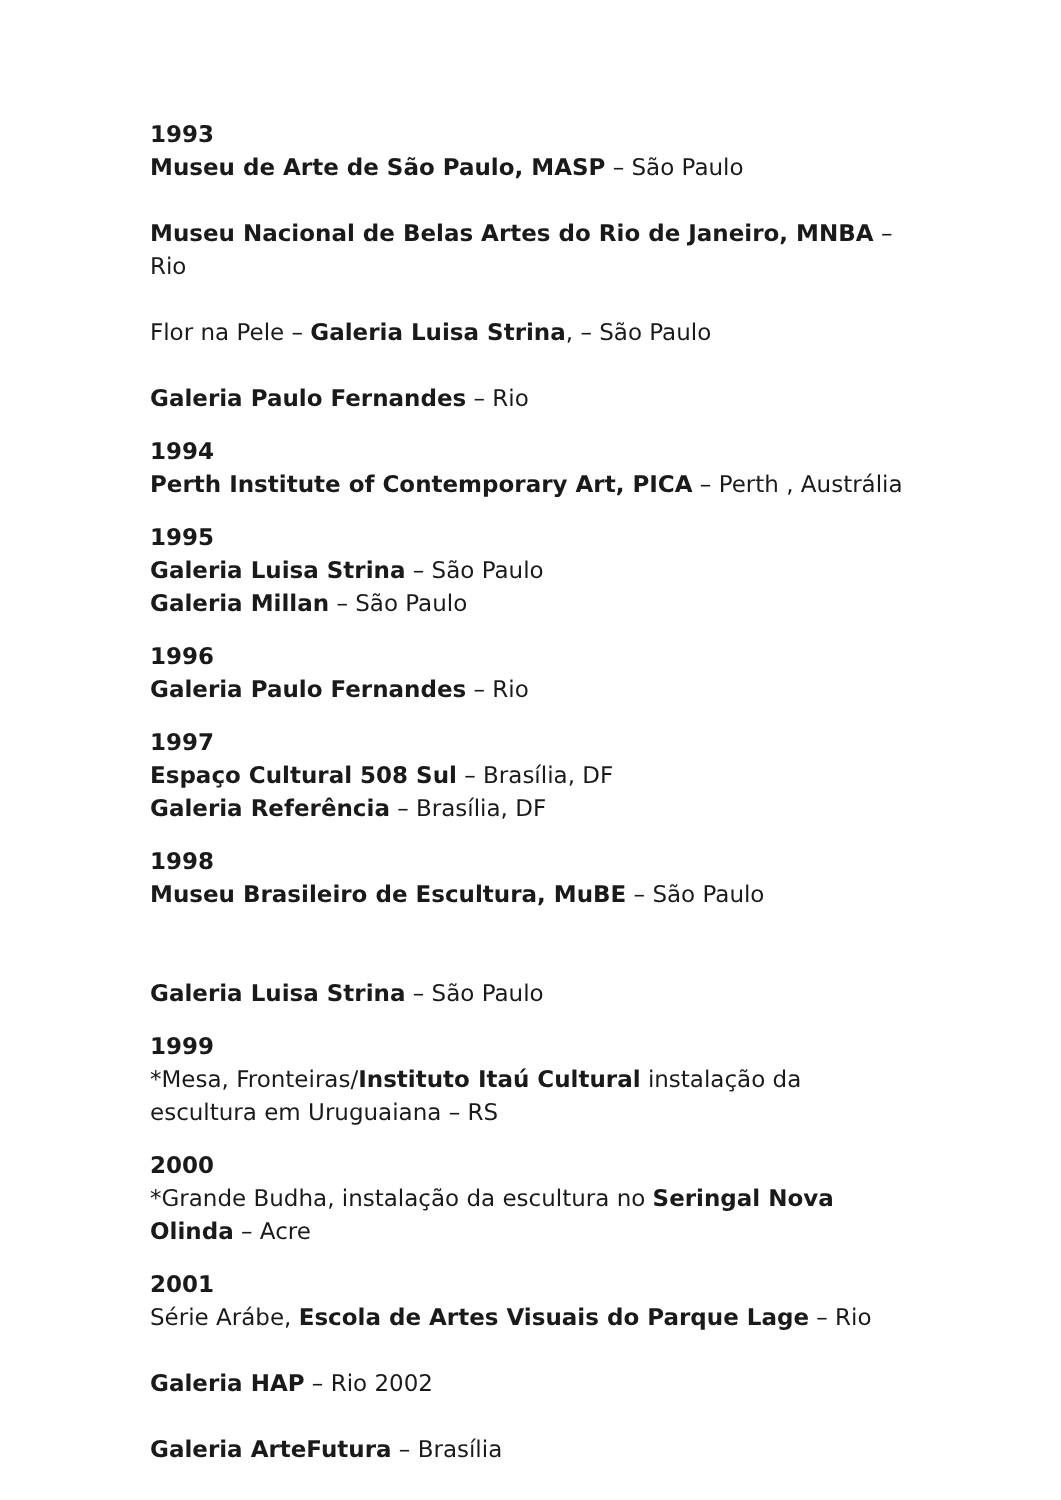1993
Museu de Arte de São Paulo, MASP – São Paulo
Museu Nacional de Belas Artes do Rio de Janeiro, MNBA – Rio
Flor na Pele – Galeria Luisa Strina, – São Paulo
Galeria Paulo Fernandes – Rio
1994
Perth Institute of Contemporary Art, PICA – Perth , Austrália
1995
Galeria Luisa Strina – São Paulo
Galeria Millan – São Paulo
1996
Galeria Paulo Fernandes – Rio
1997
Espaço Cultural 508 Sul – Brasília, DF
Galeria Referência – Brasília, DF
1998
Museu Brasileiro de Escultura, MuBE – São Paulo
Galeria Luisa Strina – São Paulo
1999
*Mesa, Fronteiras/Instituto Itaú Cultural instalação da escultura em Uruguaiana – RS
2000
*Grande Budha, instalação da escultura no Seringal Nova Olinda – Acre
2001
Série Arábe, Escola de Artes Visuais do Parque Lage – Rio
Galeria HAP – Rio 2002
Galeria ArteFutura – Brasília